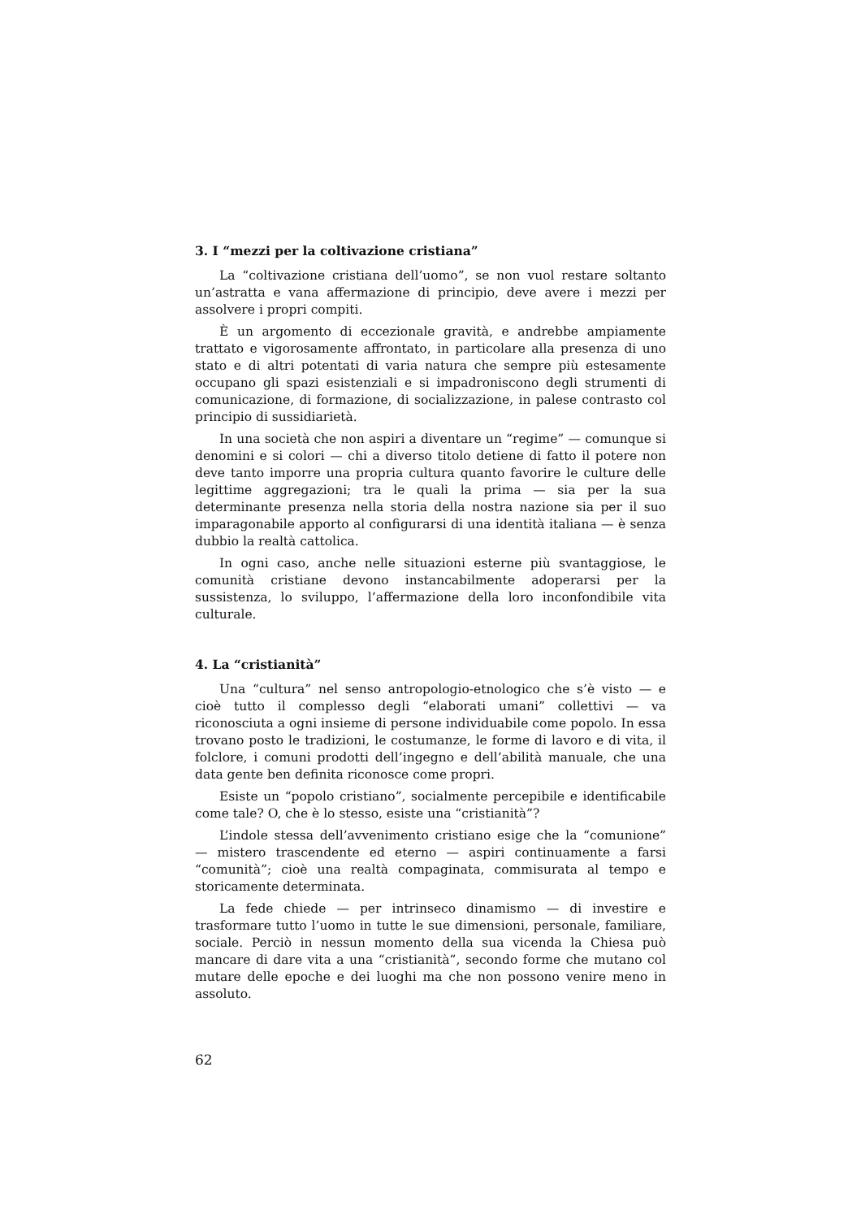3. I “mezzi per la coltivazione cristiana”
La “coltivazione cristiana dell’uomo”, se non vuol restare soltanto un’astratta e vana affermazione di principio, deve avere i mezzi per assolvere i propri compiti.
È un argomento di eccezionale gravità, e andrebbe ampiamente trattato e vigorosamente affrontato, in particolare alla presenza di uno stato e di altri potentati di varia natura che sempre più estesamente occupano gli spazi esistenziali e si impadroniscono degli strumenti di comunicazione, di formazione, di socializzazione, in palese contrasto col principio di sussidiarietà.
In una società che non aspiri a diventare un “regime” — comunque si denomini e si colori — chi a diverso titolo detiene di fatto il potere non deve tanto imporre una propria cultura quanto favorire le culture delle legittime aggregazioni; tra le quali la prima — sia per la sua determinante presenza nella storia della nostra nazione sia per il suo imparagonabile apporto al configurarsi di una identità italiana — è senza dubbio la realtà cattolica.
In ogni caso, anche nelle situazioni esterne più svantaggiose, le comunità cristiane devono instancabilmente adoperarsi per la sussistenza, lo sviluppo, l’affermazione della loro inconfondibile vita culturale.
4. La “cristianità”
Una “cultura” nel senso antropologio-etnologico che s’è visto — e cioè tutto il complesso degli “elaborati umani” collettivi — va riconosciuta a ogni insieme di persone individuabile come popolo. In essa trovano posto le tradizioni, le costumanze, le forme di lavoro e di vita, il folclore, i comuni prodotti dell’ingegno e dell’abilità manuale, che una data gente ben definita riconosce come propri.
Esiste un “popolo cristiano”, socialmente percepibile e identificabile come tale? O, che è lo stesso, esiste una “cristianità”?
L’indole stessa dell’avvenimento cristiano esige che la “comunione” — mistero trascendente ed eterno — aspiri continuamente a farsi “comunità”; cioè una realtà compaginata, commisurata al tempo e storicamente determinata.
La fede chiede — per intrinseco dinamismo — di investire e trasformare tutto l’uomo in tutte le sue dimensioni, personale, familiare, sociale. Perciò in nessun momento della sua vicenda la Chiesa può mancare di dare vita a una “cristianità”, secondo forme che mutano col mutare delle epoche e dei luoghi ma che non possono venire meno in assoluto.
62